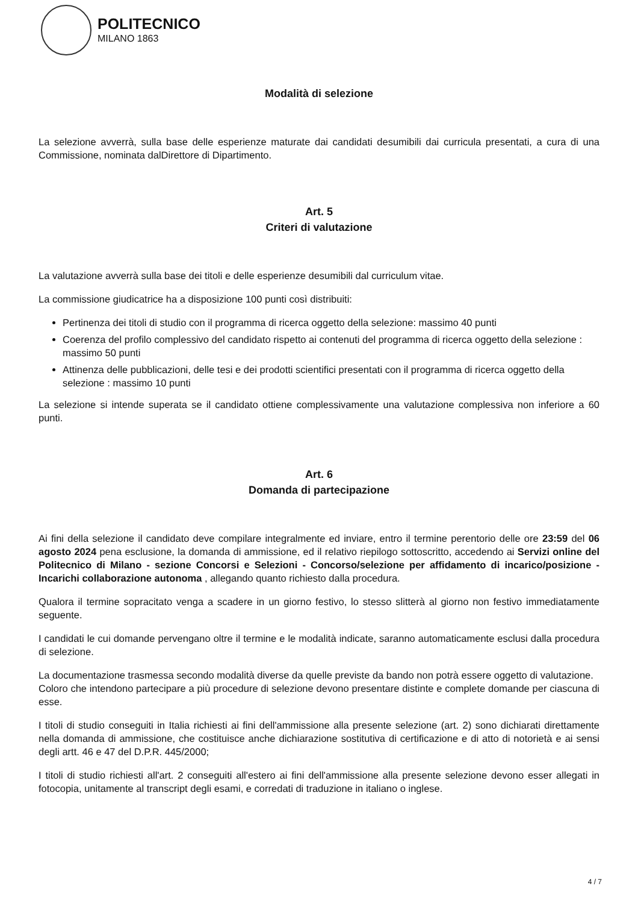POLITECNICO
MILANO 1863
Modalità di selezione
La selezione avverrà, sulla base delle esperienze maturate dai candidati desumibili dai curricula presentati, a cura di una Commissione, nominata dalDirettore di Dipartimento.
Art. 5
Criteri di valutazione
La valutazione avverrà sulla base dei titoli e delle esperienze desumibili dal curriculum vitae.
La commissione giudicatrice ha a disposizione 100 punti così distribuiti:
Pertinenza dei titoli di studio con il programma di ricerca oggetto della selezione: massimo 40 punti
Coerenza del profilo complessivo del candidato rispetto ai contenuti del programma di ricerca oggetto della selezione : massimo 50 punti
Attinenza delle pubblicazioni, delle tesi e dei prodotti scientifici presentati con il programma di ricerca oggetto della selezione : massimo 10 punti
La selezione si intende superata se il candidato ottiene complessivamente una valutazione complessiva non inferiore a 60 punti.
Art. 6
Domanda di partecipazione
Ai fini della selezione il candidato deve compilare integralmente ed inviare, entro il termine perentorio delle ore 23:59 del 06 agosto 2024 pena esclusione, la domanda di ammissione, ed il relativo riepilogo sottoscritto, accedendo ai Servizi online del Politecnico di Milano - sezione Concorsi e Selezioni - Concorso/selezione per affidamento di incarico/posizione - Incarichi collaborazione autonoma , allegando quanto richiesto dalla procedura.
Qualora il termine sopracitato venga a scadere in un giorno festivo, lo stesso slitterà al giorno non festivo immediatamente seguente.
I candidati le cui domande pervengano oltre il termine e le modalità indicate, saranno automaticamente esclusi dalla procedura di selezione.
La documentazione trasmessa secondo modalità diverse da quelle previste da bando non potrà essere oggetto di valutazione.
Coloro che intendono partecipare a più procedure di selezione devono presentare distinte e complete domande per ciascuna di esse.
I titoli di studio conseguiti in Italia richiesti ai fini dell'ammissione alla presente selezione (art. 2) sono dichiarati direttamente nella domanda di ammissione, che costituisce anche dichiarazione sostitutiva di certificazione e di atto di notorietà e ai sensi degli artt. 46 e 47 del D.P.R. 445/2000;
I titoli di studio richiesti all'art. 2 conseguiti all'estero ai fini dell'ammissione alla presente selezione devono esser allegati in fotocopia, unitamente al transcript degli esami, e corredati di traduzione in italiano o inglese.
4 / 7